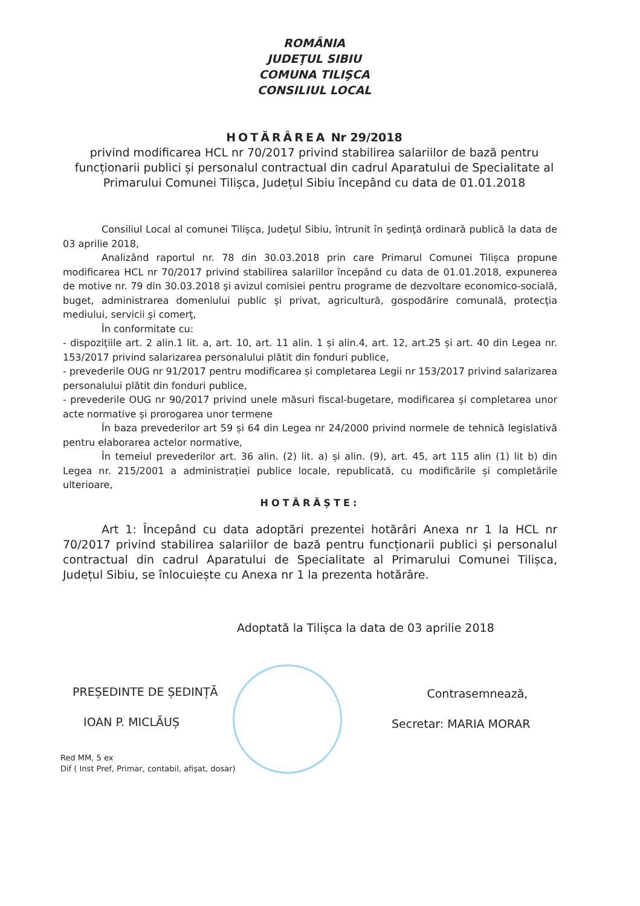ROMÂNIA
JUDEŢUL SIBIU
COMUNA TILIŞCA
CONSILIUL LOCAL
HOTĂRÂREA Nr 29/2018
privind modificarea HCL nr 70/2017 privind stabilirea salariilor de bază pentru funcționarii publici și personalul contractual din cadrul Aparatului de Specialitate al Primarului Comunei Tilișca, Județul Sibiu începând cu data de 01.01.2018
Consiliul Local al comunei Tilişca, Judeţul Sibiu, întrunit în şedinţă ordinară publică la data de 03 aprilie 2018,
Analizând raportul nr. 78 din 30.03.2018 prin care Primarul Comunei Tilișca propune modificarea HCL nr 70/2017 privind stabilirea salariilor începând cu data de 01.01.2018, expunerea de motive nr. 79 din 30.03.2018 şi avizul comisiei pentru programe de dezvoltare economico-socială, buget, administrarea domeniului public şi privat, agricultură, gospodărire comunală, protecţia mediului, servicii şi comerţ,
În conformitate cu:
- dispozițiile art. 2 alin.1 lit. a, art. 10, art. 11 alin. 1 și alin.4, art. 12, art.25 și art. 40 din Legea nr. 153/2017 privind salarizarea personalului plătit din fonduri publice,
- prevederile OUG nr 91/2017 pentru modificarea și completarea Legii nr 153/2017 privind salarizarea personalului plătit din fonduri publice,
- prevederile OUG nr 90/2017 privind unele măsuri fiscal-bugetare, modificarea şi completarea unor acte normative şi prorogarea unor termene
În baza prevederilor art 59 și 64 din Legea nr 24/2000 privind normele de tehnică legislativă pentru elaborarea actelor normative,
În temeiul prevederilor art. 36 alin. (2) lit. a) și alin. (9), art. 45, art 115 alin (1) lit b) din Legea nr. 215/2001 a administrației publice locale, republicată, cu modificările și completările ulterioare,
HOTĂRĂȘTE:
Art 1: Începând cu data adoptări prezentei hotărâri Anexa nr 1 la HCL nr 70/2017 privind stabilirea salariilor de bază pentru funcționarii publici și personalul contractual din cadrul Aparatului de Specialitate al Primarului Comunei Tilișca, Județul Sibiu, se înlocuiește cu Anexa nr 1 la prezenta hotărâre.
Adoptată la Tilișca la data de 03 aprilie 2018
PREȘEDINTE DE ȘEDINȚĂ
IOAN P. MICLĂUȘ
Contrasemnează,
Secretar: MARIA MORAR
Red MM, 5 ex
Dif ( Inst Pref, Primar, contabil, afişat, dosar)